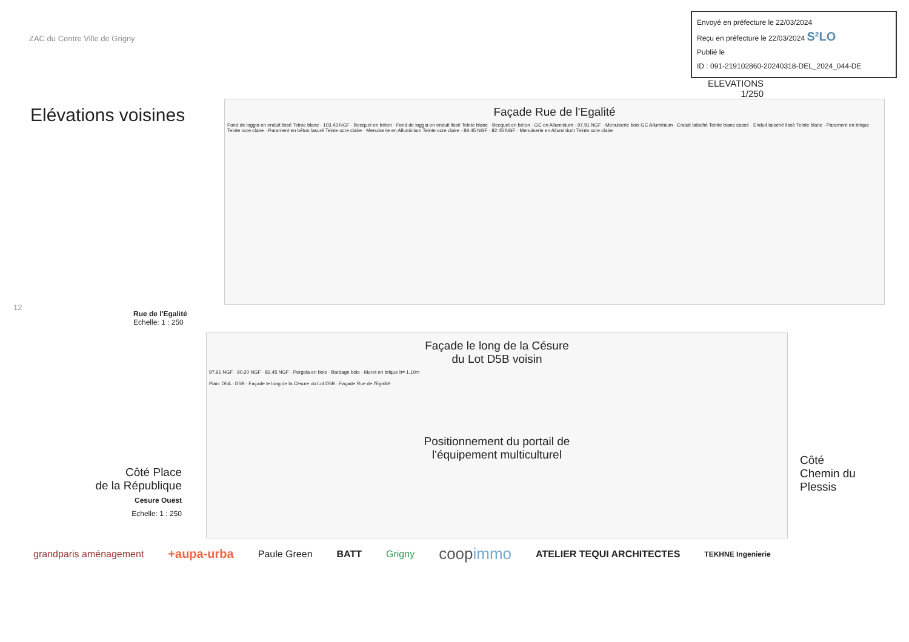ZAC du Centre Ville de Grigny
Envoyé en préfecture le 22/03/2024
Reçu en préfecture le 22/03/2024 S²LO
Publié le
ID : 091-219102860-20240318-DEL_2024_044-DE
ELEVATIONS
1/250
Elévations voisines
Façade Rue de l'Egalité
Fond de loggia en enduit lissé Teinte blanc · 103.43 NGF · Becquet en béton · Fond de loggia en enduit lissé Teinte blanc · Becquet en béton · GC en Alluminium · 97.91 NGF · Menuiserie bois GC Alluminium · Enduit taloché Teinte blanc cassé · Enduit taloché lissé Teinte blanc · Parament en brique Teinte ocre claire · Parament en béton lasuré Teinte ocre claire · Menuiserie en Alluminium Teinte ocre claire · 89.45 NGF · 82.45 NGF · Menuiserie en Alluminium Teinte ocre claire
12
Rue de l'Egalité
Echelle: 1 : 250
Côté Place
de la République
Cesure Ouest
Echelle: 1 : 250
Façade le long de la Césure
du Lot D5B voisin
97.91 NGF · 90.20 NGF · 82.45 NGF · Pergola en bois · Bardage bois · Muret en brique h= 1,10m
Plan: D5A · D5B · Façade le long de la Césure du Lot D5B · Façade Rue de l'Egalité
Positionnement du portail de
l'équipement multiculturel
Côté
Chemin du
Plessis
grandparis aménagement +aupa-urba Paule Green BATT Grigny coopimmo ATELIER TEQUI ARCHITECTES TEKHNE Ingenierie